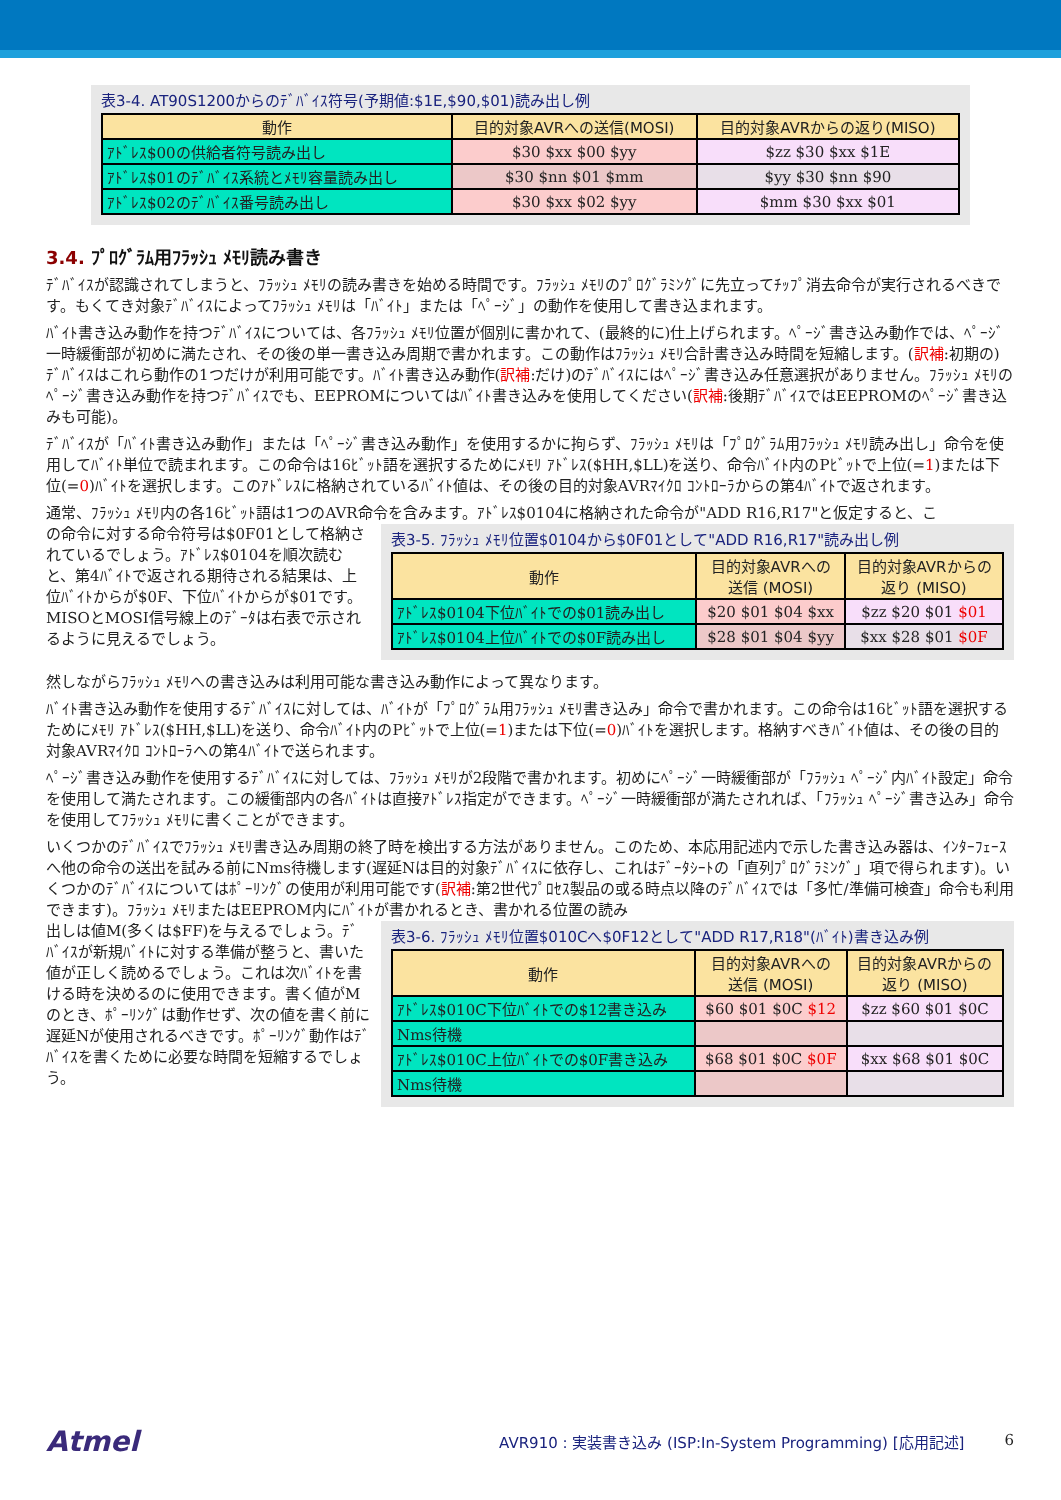表3-4. AT90S1200からのﾃﾞﾊﾞｲｽ符号(予期値:$1E,$90,$01)読み出し例
| 動作 | 目的対象AVRへの送信(MOSI) | 目的対象AVRからの返り(MISO) |
| --- | --- | --- |
| ｱﾄﾞﾚｽ$00の供給者符号読み出し | $30 $xx $00 $yy | $zz $30 $xx $1E |
| ｱﾄﾞﾚｽ$01のﾃﾞﾊﾞｲｽ系統とﾒﾓﾘ容量読み出し | $30 $nn $01 $mm | $yy $30 $nn $90 |
| ｱﾄﾞﾚｽ$02のﾃﾞﾊﾞｲｽ番号読み出し | $30 $xx $02 $yy | $mm $30 $xx $01 |
3.4. ﾌﾟﾛｸﾞﾗﾑ用ﾌﾗｯｼｭ ﾒﾓﾘ読み書き
ﾃﾞﾊﾞｲｽが認識されてしまうと、ﾌﾗｯｼｭ ﾒﾓﾘの読み書きを始める時間です。ﾌﾗｯｼｭ ﾒﾓﾘのﾌﾟﾛｸﾞﾗﾐﾝｸﾞに先立ってﾁｯﾌﾟ消去命令が実行されるべきです。もくてき対象ﾃﾞﾊﾞｲｽによってﾌﾗｯｼｭ ﾒﾓﾘは「ﾊﾞｲﾄ」または「ﾍﾟｰｼﾞ」の動作を使用して書き込まれます。
ﾊﾞｲﾄ書き込み動作を持つﾃﾞﾊﾞｲｽについては、各ﾌﾗｯｼｭ ﾒﾓﾘ位置が個別に書かれて、(最終的に)仕上げられます。ﾍﾟｰｼﾞ書き込み動作では、ﾍﾟｰｼﾞ一時緩衝部が初めに満たされ、その後の単一書き込み周期で書かれます。この動作はﾌﾗｯｼｭ ﾒﾓﾘ合計書き込み時間を短縮します。(訳補:初期の)ﾃﾞﾊﾞｲｽはこれら動作の1つだけが利用可能です。ﾊﾞｲﾄ書き込み動作(訳補:だけ)のﾃﾞﾊﾞｲｽにはﾍﾟｰｼﾞ書き込み任意選択がありません。ﾌﾗｯｼｭ ﾒﾓﾘのﾍﾟｰｼﾞ書き込み動作を持つﾃﾞﾊﾞｲｽでも、EEPROMについてはﾊﾞｲﾄ書き込みを使用してください(訳補:後期ﾃﾞﾊﾞｲｽではEEPROMのﾍﾟｰｼﾞ書き込みも可能)。
ﾃﾞﾊﾞｲｽが「ﾊﾞｲﾄ書き込み動作」または「ﾍﾟｰｼﾞ書き込み動作」を使用するかに拘らず、ﾌﾗｯｼｭ ﾒﾓﾘは「ﾌﾟﾛｸﾞﾗﾑ用ﾌﾗｯｼｭ ﾒﾓﾘ読み出し」命令を使用してﾊﾞｲﾄ単位で読まれます。この命令は16ﾋﾞｯﾄ語を選択するためにﾒﾓﾘ ｱﾄﾞﾚｽ($HH,$LL)を送り、命令ﾊﾞｲﾄ内のPﾋﾞｯﾄで上位(=1)または下位(=0)ﾊﾞｲﾄを選択します。このｱﾄﾞﾚｽに格納されているﾊﾞｲﾄ値は、その後の目的対象AVRﾏｲｸﾛ ｺﾝﾄﾛｰﾗからの第4ﾊﾞｲﾄで返されます。
通常、ﾌﾗｯｼｭ ﾒﾓﾘ内の各16ﾋﾞｯﾄ語は1つのAVR命令を含みます。ｱﾄﾞﾚｽ$0104に格納された命令が"ADD R16,R17"と仮定すると、こ
の命令に対する命令符号は$0F01として格納されているでしょう。ｱﾄﾞﾚｽ$0104を順次読むと、第4ﾊﾞｲﾄで返される期待される結果は、上位ﾊﾞｲﾄからが$0F、下位ﾊﾞｲﾄからが$01です。MISOとMOSI信号線上のﾃﾞｰﾀは右表で示されるように見えるでしょう。
表3-5. ﾌﾗｯｼｭ ﾒﾓﾘ位置$0104から$0F01として"ADD R16,R17"読み出し例
| 動作 | 目的対象AVRへの 送信 (MOSI) | 目的対象AVRからの 返り (MISO) |
| --- | --- | --- |
| ｱﾄﾞﾚｽ$0104下位ﾊﾞｲﾄでの$01読み出し | $20 $01 $04 $xx | $zz $20 $01 $01 |
| ｱﾄﾞﾚｽ$0104上位ﾊﾞｲﾄでの$0F読み出し | $28 $01 $04 $yy | $xx $28 $01 $0F |
然しながらﾌﾗｯｼｭ ﾒﾓﾘへの書き込みは利用可能な書き込み動作によって異なります。
ﾊﾞｲﾄ書き込み動作を使用するﾃﾞﾊﾞｲｽに対しては、ﾊﾞｲﾄが「ﾌﾟﾛｸﾞﾗﾑ用ﾌﾗｯｼｭ ﾒﾓﾘ書き込み」命令で書かれます。この命令は16ﾋﾞｯﾄ語を選択するためにﾒﾓﾘ ｱﾄﾞﾚｽ($HH,$LL)を送り、命令ﾊﾞｲﾄ内のPﾋﾞｯﾄで上位(=1)または下位(=0)ﾊﾞｲﾄを選択します。格納すべきﾊﾞｲﾄ値は、その後の目的対象AVRﾏｲｸﾛ ｺﾝﾄﾛｰﾗへの第4ﾊﾞｲﾄで送られます。
ﾍﾟｰｼﾞ書き込み動作を使用するﾃﾞﾊﾞｲｽに対しては、ﾌﾗｯｼｭ ﾒﾓﾘが2段階で書かれます。初めにﾍﾟｰｼﾞ一時緩衝部が「ﾌﾗｯｼｭ ﾍﾟｰｼﾞ内ﾊﾞｲﾄ設定」命令を使用して満たされます。この緩衝部内の各ﾊﾞｲﾄは直接ｱﾄﾞﾚｽ指定ができます。ﾍﾟｰｼﾞ一時緩衝部が満たされれば、「ﾌﾗｯｼｭ ﾍﾟｰｼﾞ書き込み」命令を使用してﾌﾗｯｼｭ ﾒﾓﾘに書くことができます。
いくつかのﾃﾞﾊﾞｲｽでﾌﾗｯｼｭ ﾒﾓﾘ書き込み周期の終了時を検出する方法がありません。このため、本応用記述内で示した書き込み器は、ｲﾝﾀｰﾌｪｰｽへ他の命令の送出を試みる前にNms待機します(遅延Nは目的対象ﾃﾞﾊﾞｲｽに依存し、これはﾃﾞｰﾀｼｰﾄの「直列ﾌﾟﾛｸﾞﾗﾐﾝｸﾞ」項で得られます)。いくつかのﾃﾞﾊﾞｲｽについてはﾎﾟｰﾘﾝｸﾞの使用が利用可能です(訳補:第2世代ﾌﾟﾛｾｽ製品の或る時点以降のﾃﾞﾊﾞｲｽでは「多忙/準備可検査」命令も利用できます)。ﾌﾗｯｼｭ ﾒﾓﾘまたはEEPROM内にﾊﾞｲﾄが書かれるとき、書かれる位置の読み
出しは値M(多くは$FF)を与えるでしょう。ﾃﾞﾊﾞｲｽが新規ﾊﾞｲﾄに対する準備が整うと、書いた値が正しく読めるでしょう。これは次ﾊﾞｲﾄを書ける時を決めるのに使用できます。書く値がMのとき、ﾎﾟｰﾘﾝｸﾞは動作せず、次の値を書く前に遅延Nが使用されるべきです。ﾎﾟｰﾘﾝｸﾞ動作はﾃﾞﾊﾞｲｽを書くために必要な時間を短縮するでしょう。
表3-6. ﾌﾗｯｼｭ ﾒﾓﾘ位置$010Cへ$0F12として"ADD R17,R18"(ﾊﾞｲﾄ)書き込み例
| 動作 | 目的対象AVRへの 送信 (MOSI) | 目的対象AVRからの 返り (MISO) |
| --- | --- | --- |
| ｱﾄﾞﾚｽ$010C下位ﾊﾞｲﾄでの$12書き込み | $60 $01 $0C $12 | $zz $60 $01 $0C |
| Nms待機 | | |
| ｱﾄﾞﾚｽ$010C上位ﾊﾞｲﾄでの$0F書き込み | $68 $01 $0C $0F | $xx $68 $01 $0C |
| Nms待機 | | |
Atmel AVR910 : 実装書き込み (ISP:In-System Programming) [応用記述] 6